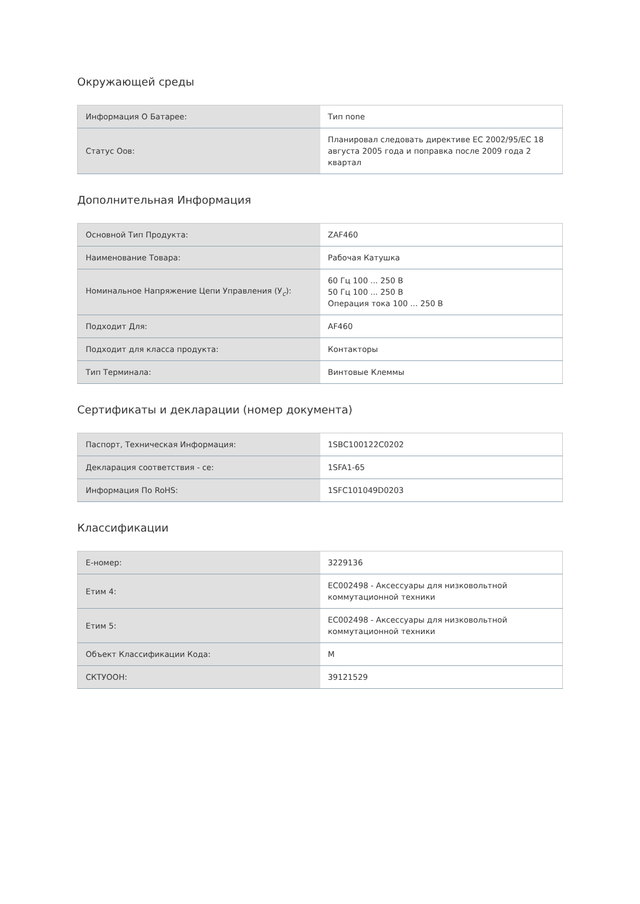Окружающей среды
| Информация О Батарее: | Тип none |
| Статус Оов: | Планировал следовать директиве ЕС 2002/95/ЕС 18 августа 2005 года и поправка после 2009 года 2 квартал |
Дополнительная Информация
| Основной Тип Продукта: | ZAF460 |
| Наименование Товара: | Рабочая Катушка |
| Номинальное Напряжение Цепи Управления (У<sub>c</sub>): | 60 Гц 100 ... 250 В 50 Гц 100 ... 250 В Операция тока 100 ... 250 В |
| Подходит Для: | AF460 |
| Подходит для класса продукта: | Контакторы |
| Тип Терминала: | Винтовые Клеммы |
Сертификаты и декларации (номер документа)
| Паспорт, Техническая Информация: | 1SBC100122C0202 |
| Декларация соответствия - се: | 1SFA1-65 |
| Информация По RoHS: | 1SFC101049D0203 |
Классификации
| Е-номер: | 3229136 |
| Етим 4: | EC002498 - Аксессуары для низковольтной коммутационной техники |
| Етим 5: | EC002498 - Аксессуары для низковольтной коммутационной техники |
| Объект Классификации Кода: | M |
| СКТУООН: | 39121529 |